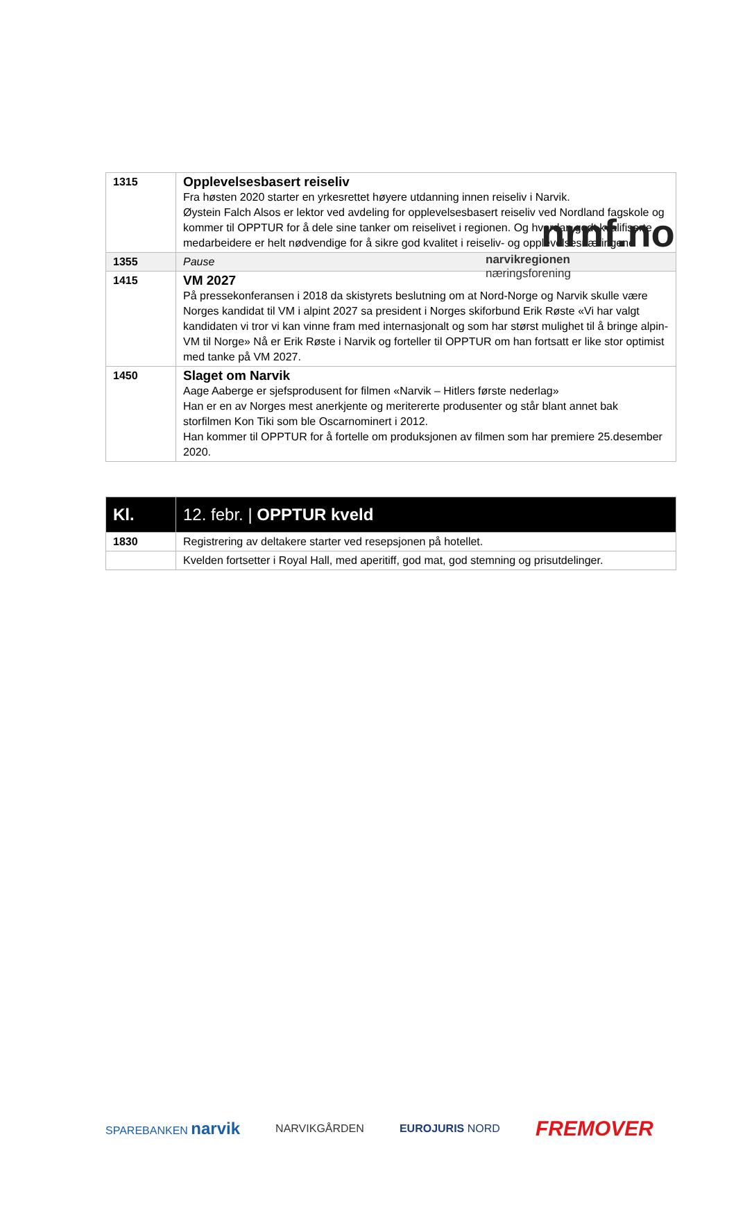nrnf.no
narvikregionen næringsforening
| 1315 | Opplevelsesbasert reiseliv Fra høsten 2020 starter en yrkesrettet høyere utdanning innen reiseliv i Narvik. Øystein Falch Alsos er lektor ved avdeling for opplevelsesbasert reiseliv ved Nordland fagskole og kommer til OPPTUR for å dele sine tanker om reiselivet i regionen. Og hvordan godt kvalifiserte medarbeidere er helt nødvendige for å sikre god kvalitet i reiseliv- og opplevelsesnæringene |
| 1355 | Pause |
| 1415 | VM 2027 På pressekonferansen i 2018 da skistyrets beslutning om at Nord-Norge og Narvik skulle være Norges kandidat til VM i alpint 2027 sa president i Norges skiforbund Erik Røste «Vi har valgt kandidaten vi tror vi kan vinne fram med internasjonalt og som har størst mulighet til å bringe alpin-VM til Norge» Nå er Erik Røste i Narvik og forteller til OPPTUR om han fortsatt er like stor optimist med tanke på VM 2027. |
| 1450 | Slaget om Narvik Aage Aaberge er sjefsprodusent for filmen «Narvik – Hitlers første nederlag» Han er en av Norges mest anerkjente og meritererte produsenter og står blant annet bak storfilmen Kon Tiki som ble Oscarnominert i 2012. Han kommer til OPPTUR for å fortelle om produksjonen av filmen som har premiere 25.desember 2020. |
| Kl. | 12. febr. / OPPTUR kveld |
| 1830 | Registrering av deltakere starter ved resepsjonen på hotellet. |
| | Kvelden fortsetter i Royal Hall, med aperitiff, god mat, god stemning og prisutdelinger. |
SPAREBANKEN narvik NARVIKGÅRDEN EUROJURIS NORD FREMOVER